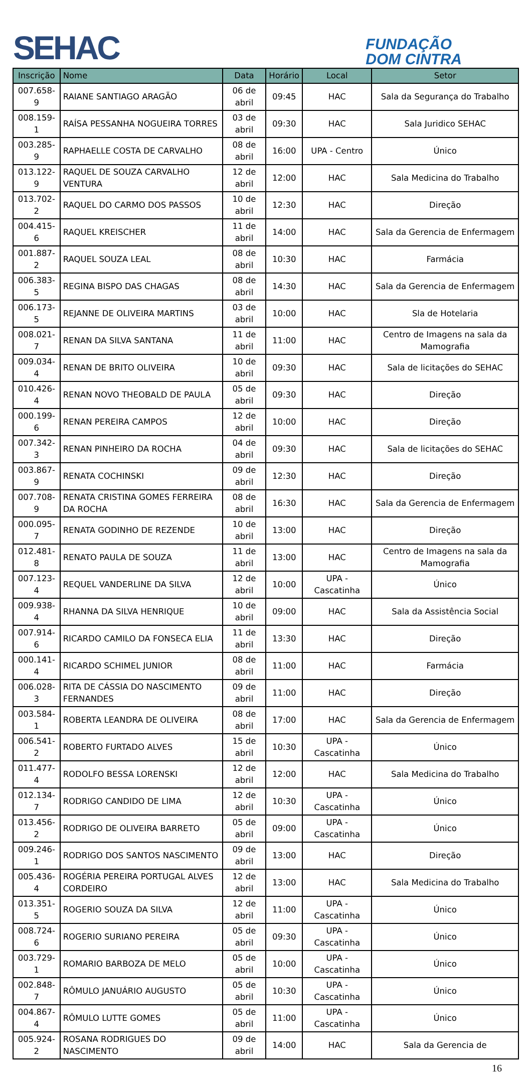SEHAC
FUNDAÇÃO
DOM CINTRA
| Inscrição | Nome | Data | Horário | Local | Setor |
| --- | --- | --- | --- | --- | --- |
| 007.658-9 | RAIANE SANTIAGO ARAGÃO | 06 de abril | 09:45 | HAC | Sala da Segurança do Trabalho |
| 008.159-1 | RAÍSA PESSANHA NOGUEIRA TORRES | 03 de abril | 09:30 | HAC | Sala Juridico SEHAC |
| 003.285-9 | RAPHAELLE COSTA DE CARVALHO | 08 de abril | 16:00 | UPA - Centro | Único |
| 013.122-9 | RAQUEL DE SOUZA CARVALHO VENTURA | 12 de abril | 12:00 | HAC | Sala Medicina do Trabalho |
| 013.702-2 | RAQUEL DO CARMO DOS PASSOS | 10 de abril | 12:30 | HAC | Direção |
| 004.415-6 | RAQUEL KREISCHER | 11 de abril | 14:00 | HAC | Sala da Gerencia de Enfermagem |
| 001.887-2 | RAQUEL SOUZA LEAL | 08 de abril | 10:30 | HAC | Farmácia |
| 006.383-5 | REGINA BISPO DAS CHAGAS | 08 de abril | 14:30 | HAC | Sala da Gerencia de Enfermagem |
| 006.173-5 | REJANNE DE OLIVEIRA MARTINS | 03 de abril | 10:00 | HAC | Sla de Hotelaria |
| 008.021-7 | RENAN DA SILVA SANTANA | 11 de abril | 11:00 | HAC | Centro de Imagens na sala da Mamografia |
| 009.034-4 | RENAN DE BRITO OLIVEIRA | 10 de abril | 09:30 | HAC | Sala de licitações do SEHAC |
| 010.426-4 | RENAN NOVO THEOBALD DE PAULA | 05 de abril | 09:30 | HAC | Direção |
| 000.199-6 | RENAN PEREIRA CAMPOS | 12 de abril | 10:00 | HAC | Direção |
| 007.342-3 | RENAN PINHEIRO DA ROCHA | 04 de abril | 09:30 | HAC | Sala de licitações do SEHAC |
| 003.867-9 | RENATA COCHINSKI | 09 de abril | 12:30 | HAC | Direção |
| 007.708-9 | RENATA CRISTINA GOMES FERREIRA DA ROCHA | 08 de abril | 16:30 | HAC | Sala da Gerencia de Enfermagem |
| 000.095-7 | RENATA GODINHO DE REZENDE | 10 de abril | 13:00 | HAC | Direção |
| 012.481-8 | RENATO PAULA DE SOUZA | 11 de abril | 13:00 | HAC | Centro de Imagens na sala da Mamografia |
| 007.123-4 | REQUEL VANDERLINE DA SILVA | 12 de abril | 10:00 | UPA - Cascatinha | Único |
| 009.938-4 | RHANNA DA SILVA HENRIQUE | 10 de abril | 09:00 | HAC | Sala da Assistência Social |
| 007.914-6 | RICARDO CAMILO DA FONSECA ELIA | 11 de abril | 13:30 | HAC | Direção |
| 000.141-4 | RICARDO SCHIMEL JUNIOR | 08 de abril | 11:00 | HAC | Farmácia |
| 006.028-3 | RITA DE CÁSSIA DO NASCIMENTO FERNANDES | 09 de abril | 11:00 | HAC | Direção |
| 003.584-1 | ROBERTA LEANDRA DE OLIVEIRA | 08 de abril | 17:00 | HAC | Sala da Gerencia de Enfermagem |
| 006.541-2 | ROBERTO FURTADO ALVES | 15 de abril | 10:30 | UPA - Cascatinha | Único |
| 011.477-4 | RODOLFO BESSA LORENSKI | 12 de abril | 12:00 | HAC | Sala Medicina do Trabalho |
| 012.134-7 | RODRIGO CANDIDO DE LIMA | 12 de abril | 10:30 | UPA - Cascatinha | Único |
| 013.456-2 | RODRIGO DE OLIVEIRA BARRETO | 05 de abril | 09:00 | UPA - Cascatinha | Único |
| 009.246-1 | RODRIGO DOS SANTOS NASCIMENTO | 09 de abril | 13:00 | HAC | Direção |
| 005.436-4 | ROGÉRIA PEREIRA PORTUGAL ALVES CORDEIRO | 12 de abril | 13:00 | HAC | Sala Medicina do Trabalho |
| 013.351-5 | ROGERIO SOUZA DA SILVA | 12 de abril | 11:00 | UPA - Cascatinha | Único |
| 008.724-6 | ROGERIO SURIANO PEREIRA | 05 de abril | 09:30 | UPA - Cascatinha | Único |
| 003.729-1 | ROMARIO BARBOZA DE MELO | 05 de abril | 10:00 | UPA - Cascatinha | Único |
| 002.848-7 | RÔMULO JANUÁRIO AUGUSTO | 05 de abril | 10:30 | UPA - Cascatinha | Único |
| 004.867-4 | RÔMULO LUTTE GOMES | 05 de abril | 11:00 | UPA - Cascatinha | Único |
| 005.924-2 | ROSANA RODRIGUES DO NASCIMENTO | 09 de abril | 14:00 | HAC | Sala da Gerencia de |
16